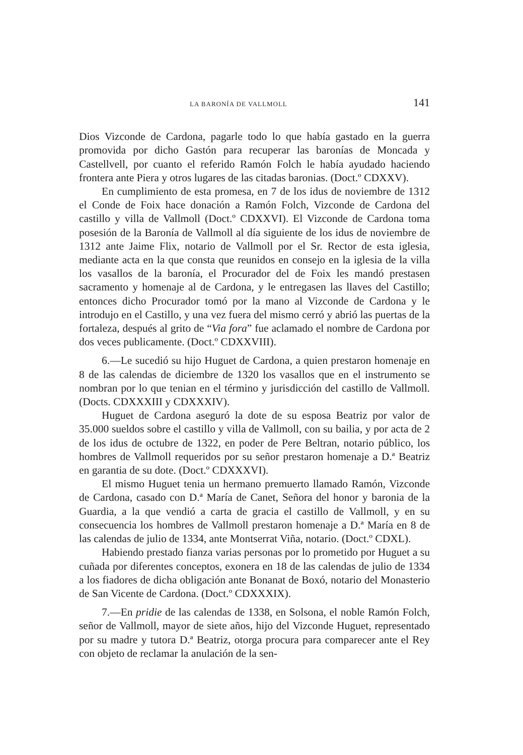LA BARONÍA DE VALLMOLL 141
Dios Vizconde de Cardona, pagarle todo lo que había gastado en la guerra promovida por dicho Gastón para recuperar las baronías de Moncada y Castellvell, por cuanto el referido Ramón Folch le había ayudado haciendo frontera ante Piera y otros lugares de las citadas baronias. (Doct.º CDXXV).
En cumplimiento de esta promesa, en 7 de los idus de noviembre de 1312 el Conde de Foix hace donación a Ramón Folch, Vizconde de Cardona del castillo y villa de Vallmoll (Doct.º CDXXVI). El Vizconde de Cardona toma posesión de la Baronía de Vallmoll al día siguiente de los idus de noviembre de 1312 ante Jaime Flix, notario de Vallmoll por el Sr. Rector de esta iglesia, mediante acta en la que consta que reunidos en consejo en la iglesia de la villa los vasallos de la baronía, el Procurador del de Foix les mandó prestasen sacramento y homenaje al de Cardona, y le entregasen las llaves del Castillo; entonces dicho Procurador tomó por la mano al Vizconde de Cardona y le introdujo en el Castillo, y una vez fuera del mismo cerró y abrió las puertas de la fortaleza, después al grito de “Via fora” fue aclamado el nombre de Cardona por dos veces publicamente. (Doct.º CDXXVIII).
6.—Le sucedió su hijo Huguet de Cardona, a quien prestaron homenaje en 8 de las calendas de diciembre de 1320 los vasallos que en el instrumento se nombran por lo que tenian en el término y jurisdicción del castillo de Vallmoll. (Docts. CDXXXIII y CDXXXIV).
Huguet de Cardona aseguró la dote de su esposa Beatriz por valor de 35.000 sueldos sobre el castillo y villa de Vallmoll, con su bailia, y por acta de 2 de los idus de octubre de 1322, en poder de Pere Beltran, notario público, los hombres de Vallmoll requeridos por su señor prestaron homenaje a D.ª Beatriz en garantia de su dote. (Doct.º CDXXXVI).
El mismo Huguet tenia un hermano premuerto llamado Ramón, Vizconde de Cardona, casado con D.ª María de Canet, Señora del honor y baronia de la Guardia, a la que vendió a carta de gracia el castillo de Vallmoll, y en su consecuencia los hombres de Vallmoll prestaron homenaje a D.ª María en 8 de las calendas de julio de 1334, ante Montserrat Viña, notario. (Doct.º CDXL).
Habiendo prestado fianza varias personas por lo prometido por Huguet a su cuñada por diferentes conceptos, exonera en 18 de las calendas de julio de 1334 a los fiadores de dicha obligación ante Bonanat de Boxó, notario del Monasterio de San Vicente de Cardona. (Doct.º CDXXXIX).
7.—En pridie de las calendas de 1338, en Solsona, el noble Ramón Folch, señor de Vallmoll, mayor de siete años, hijo del Vizconde Huguet, representado por su madre y tutora D.ª Beatriz, otorga procura para comparecer ante el Rey con objeto de reclamar la anulación de la sen-